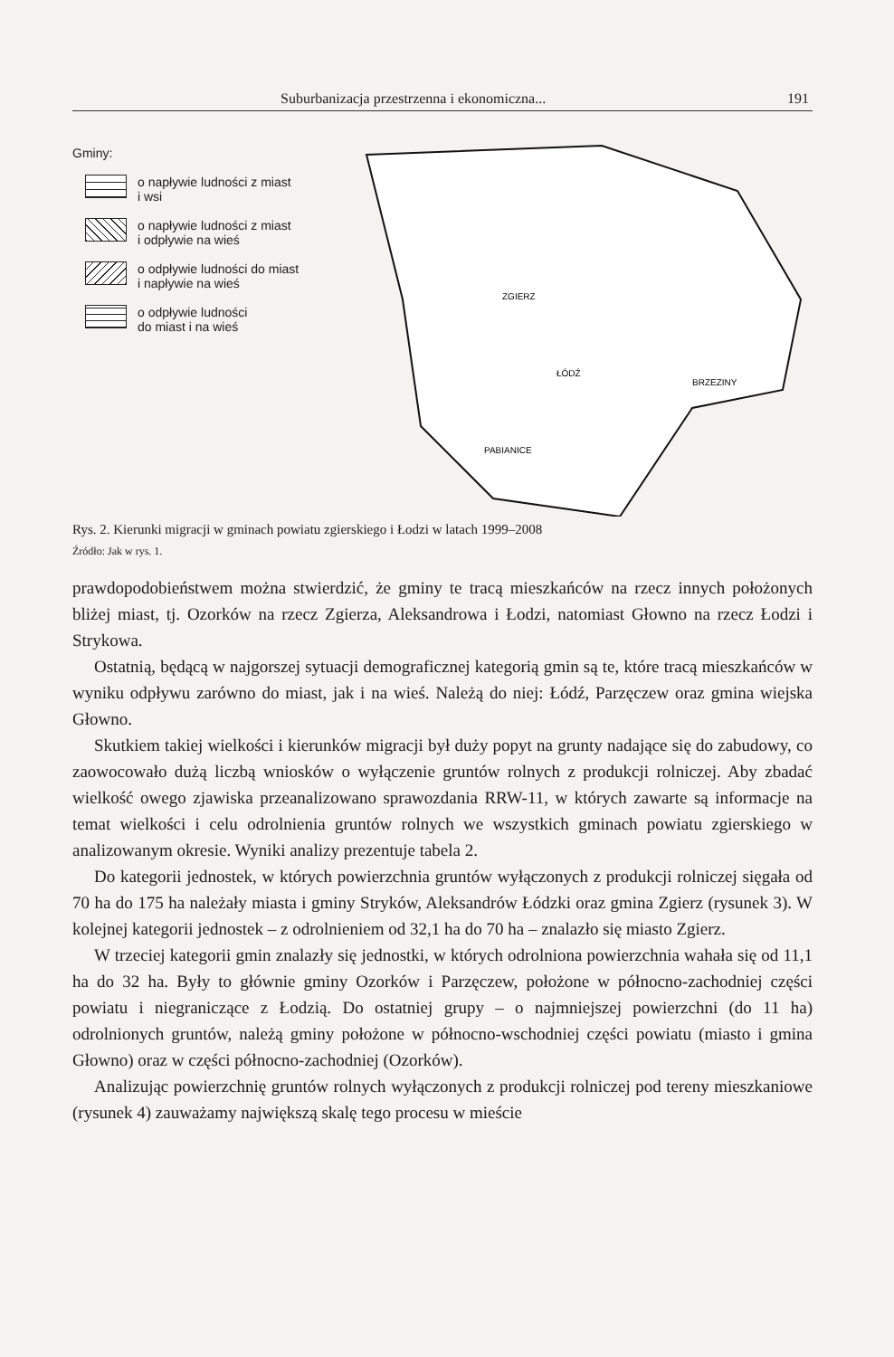Suburbanizacja przestrzenna i ekonomiczna... 191
Gminy:
o napływie ludności z miast
i wsi
o napływie ludności z miast
i odpływie na wieś
o odpływie ludności do miast
i napływie na wieś
o odpływie ludności
do miast i na wieś
ZGIERZ
ŁÓDŹ
BRZEZINY
PABIANICE
Rys. 2. Kierunki migracji w gminach powiatu zgierskiego i Łodzi w latach 1999–2008
Źródło: Jak w rys. 1.
prawdopodobieństwem można stwierdzić, że gminy te tracą mieszkańców na rzecz innych położonych bliżej miast, tj. Ozorków na rzecz Zgierza, Aleksandrowa i Łodzi, natomiast Głowno na rzecz Łodzi i Strykowa.
Ostatnią, będącą w najgorszej sytuacji demograficznej kategorią gmin są te, które tracą mieszkańców w wyniku odpływu zarówno do miast, jak i na wieś. Należą do niej: Łódź, Parzęczew oraz gmina wiejska Głowno.
Skutkiem takiej wielkości i kierunków migracji był duży popyt na grunty nadające się do zabudowy, co zaowocowało dużą liczbą wniosków o wyłączenie gruntów rolnych z produkcji rolniczej. Aby zbadać wielkość owego zjawiska przeanalizowano sprawozdania RRW-11, w których zawarte są informacje na temat wielkości i celu odrolnienia gruntów rolnych we wszystkich gminach powiatu zgierskiego w analizowanym okresie. Wyniki analizy prezentuje tabela 2.
Do kategorii jednostek, w których powierzchnia gruntów wyłączonych z produkcji rolniczej sięgała od 70 ha do 175 ha należały miasta i gminy Stryków, Aleksandrów Łódzki oraz gmina Zgierz (rysunek 3). W kolejnej kategorii jednostek – z odrolnieniem od 32,1 ha do 70 ha – znalazło się miasto Zgierz.
W trzeciej kategorii gmin znalazły się jednostki, w których odrolniona powierzchnia wahała się od 11,1 ha do 32 ha. Były to głównie gminy Ozorków i Parzęczew, położone w północno-zachodniej części powiatu i niegraniczące z Łodzią. Do ostatniej grupy – o najmniejszej powierzchni (do 11 ha) odrolnionych gruntów, należą gminy położone w północno-wschodniej części powiatu (miasto i gmina Głowno) oraz w części północno-zachodniej (Ozorków).
Analizując powierzchnię gruntów rolnych wyłączonych z produkcji rolniczej pod tereny mieszkaniowe (rysunek 4) zauważamy największą skalę tego procesu w mieście